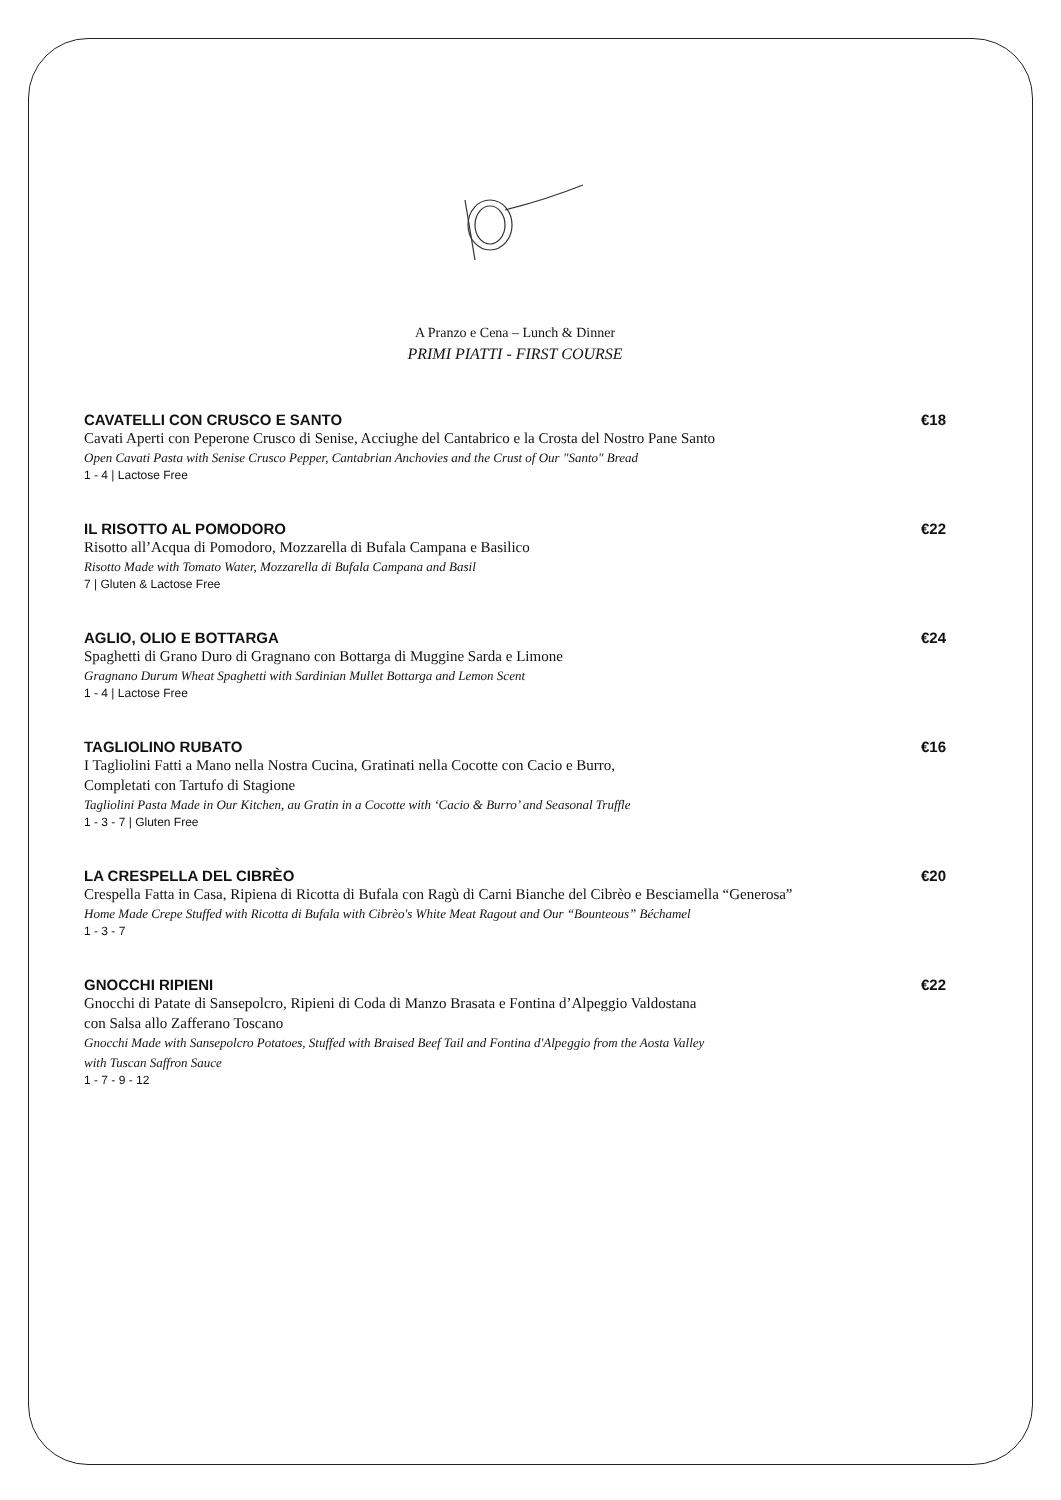A Pranzo e Cena – Lunch & Dinner
PRIMI PIATTI - FIRST COURSE
CAVATELLI CON CRUSCO E SANTO €18
Cavati Aperti con Peperone Crusco di Senise, Acciughe del Cantabrico e la Crosta del Nostro Pane Santo
Open Cavati Pasta with Senise Crusco Pepper, Cantabrian Anchovies and the Crust of Our "Santo" Bread
1 - 4 | Lactose Free
IL RISOTTO AL POMODORO €22
Risotto all’Acqua di Pomodoro, Mozzarella di Bufala Campana e Basilico
Risotto Made with Tomato Water, Mozzarella di Bufala Campana and Basil
7 | Gluten & Lactose Free
AGLIO, OLIO E BOTTARGA €24
Spaghetti di Grano Duro di Gragnano con Bottarga di Muggine Sarda e Limone
Gragnano Durum Wheat Spaghetti with Sardinian Mullet Bottarga and Lemon Scent
1 - 4 | Lactose Free
TAGLIOLINO RUBATO €16
I Tagliolini Fatti a Mano nella Nostra Cucina, Gratinati nella Cocotte con Cacio e Burro,
Completati con Tartufo di Stagione
Tagliolini Pasta Made in Our Kitchen, au Gratin in a Cocotte with ‘Cacio & Burro’ and Seasonal Truffle
1 - 3 - 7 | Gluten Free
LA CRESPELLA DEL CIBRÈO €20
Crespella Fatta in Casa, Ripiena di Ricotta di Bufala con Ragù di Carni Bianche del Cibrèo e Besciamella “Generosa”
Home Made Crepe Stuffed with Ricotta di Bufala with Cibrèo's White Meat Ragout and Our “Bounteous” Béchamel
1 - 3 - 7
GNOCCHI RIPIENI €22
Gnocchi di Patate di Sansepolcro, Ripieni di Coda di Manzo Brasata e Fontina d’Alpeggio Valdostana
con Salsa allo Zafferano Toscano
Gnocchi Made with Sansepolcro Potatoes, Stuffed with Braised Beef Tail and Fontina d'Alpeggio from the Aosta Valley
with Tuscan Saffron Sauce
1 - 7 - 9 - 12